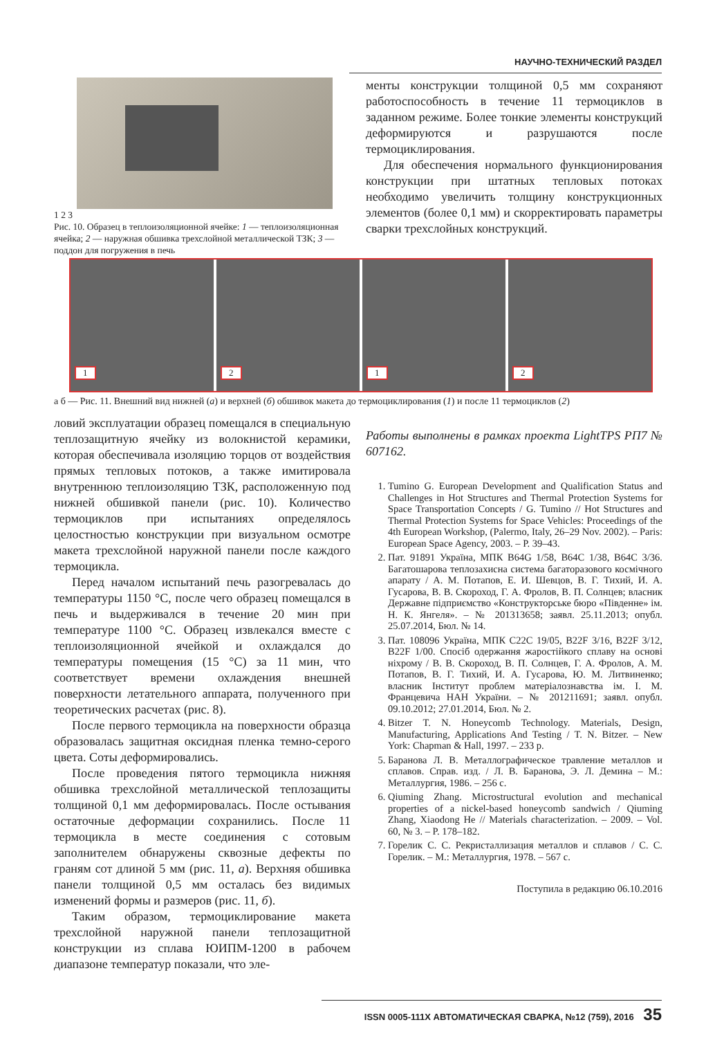НАУЧНО-ТЕХНИЧЕСКИЙ РАЗДЕЛ
1 2 3
Рис. 10. Образец в теплоизоляционной ячейке: 1 — теплоизоляционная ячейка; 2 — наружная обшивка трехслойной металлической ТЗК; 3 — поддон для погружения в печь
менты конструкции толщиной 0,5 мм сохраняют работоспособность в течение 11 термоциклов в заданном режиме. Более тонкие элементы конструкций деформируются и разрушаются после термоциклирования.
Для обеспечения нормального функционирования конструкции при штатных тепловых потоках необходимо увеличить толщину конструкционных элементов (более 0,1 мм) и скорректировать параметры сварки трехслойных конструкций.
1
2
1
2
а б — Рис. 11. Внешний вид нижней (а) и верхней (б) обшивок макета до термоциклирования (1) и после 11 термоциклов (2)
ловий эксплуатации образец помещался в специальную теплозащитную ячейку из волокнистой керамики, которая обеспечивала изоляцию торцов от воздействия прямых тепловых потоков, а также имитировала внутреннюю теплоизоляцию ТЗК, расположенную под нижней обшивкой панели (рис. 10). Количество термоциклов при испытаниях определялось целостностью конструкции при визуальном осмотре макета трехслойной наружной панели после каждого термоцикла.
Перед началом испытаний печь разогревалась до температуры 1150 °С, после чего образец помещался в печь и выдерживался в течение 20 мин при температуре 1100 °С. Образец извлекался вместе с теплоизоляционной ячейкой и охлаждался до температуры помещения (15 °С) за 11 мин, что соответствует времени охлаждения внешней поверхности летательного аппарата, полученного при теоретических расчетах (рис. 8).
После первого термоцикла на поверхности образца образовалась защитная оксидная пленка темно-серого цвета. Соты деформировались.
После проведения пятого термоцикла нижняя обшивка трехслойной металлической теплозащиты толщиной 0,1 мм деформировалась. После остывания остаточные деформации сохранились. После 11 термоцикла в месте соединения с сотовым заполнителем обнаружены сквозные дефекты по граням сот длиной 5 мм (рис. 11, а). Верхняя обшивка панели толщиной 0,5 мм осталась без видимых изменений формы и размеров (рис. 11, б).
Таким образом, термоциклирование макета трехслойной наружной панели теплозащитной конструкции из сплава ЮИПМ-1200 в рабочем диапазоне температур показали, что эле-
Работы выполнены в рамках проекта LightTPS РП7 № 607162.
1. Tumino G. European Development and Qualification Status and Challenges in Hot Structures and Thermal Protection Systems for Space Transportation Concepts / G. Tumino // Hot Structures and Thermal Protection Systems for Space Vehicles: Proceedings of the 4th European Workshop, (Palermo, Italy, 26–29 Nov. 2002). – Paris: European Space Agency, 2003. – P. 39–43.
2. Пат. 91891 Україна, МПК B64G 1/58, B64C 1/38, B64C 3/36. Багатошарова теплозахисна система багаторазового космічного апарату / А. М. Потапов, Е. И. Шевцов, В. Г. Тихий, И. А. Гусарова, В. В. Скороход, Г. А. Фролов, В. П. Солнцев; власник Державне підприємство «Конструкторське бюро «Південне» ім. Н. К. Янгеля». – № 201313658; заявл. 25.11.2013; опубл. 25.07.2014, Бюл. № 14.
3. Пат. 108096 Україна, МПК C22C 19/05, B22F 3/16, B22F 3/12, B22F 1/00. Спосіб одержання жаростійкого сплаву на основі ніхрому / В. В. Скороход, В. П. Солнцев, Г. А. Фролов, А. М. Потапов, В. Г. Тихий, И. А. Гусарова, Ю. М. Литвиненко; власник Інститут проблем матеріалознавства ім. І. М. Францевича НАН України. – № 201211691; заявл. опубл. 09.10.2012; 27.01.2014, Бюл. № 2.
4. Bitzer T. N. Honeycomb Technology. Materials, Design, Manufacturing, Applications And Testing / T. N. Bitzer. – New York: Chapman & Hall, 1997. – 233 p.
5. Баранова Л. В. Металлографическое травление металлов и сплавов. Справ. изд. / Л. В. Баранова, Э. Л. Демина – М.: Металлургия, 1986. – 256 с.
6. Qiuming Zhang. Microstructural evolution and mechanical properties of a nickel-based honeycomb sandwich / Qiuming Zhang, Xiaodong He // Materials characterization. – 2009. – Vol. 60, № 3. – P. 178–182.
7. Горелик С. С. Рекристаллизация металлов и сплавов / С. С. Горелик. – М.: Металлургия, 1978. – 567 с.
Поступила в редакцию 06.10.2016
ISSN 0005-111X АВТОМАТИЧЕСКАЯ СВАРКА, №12 (759), 2016 35